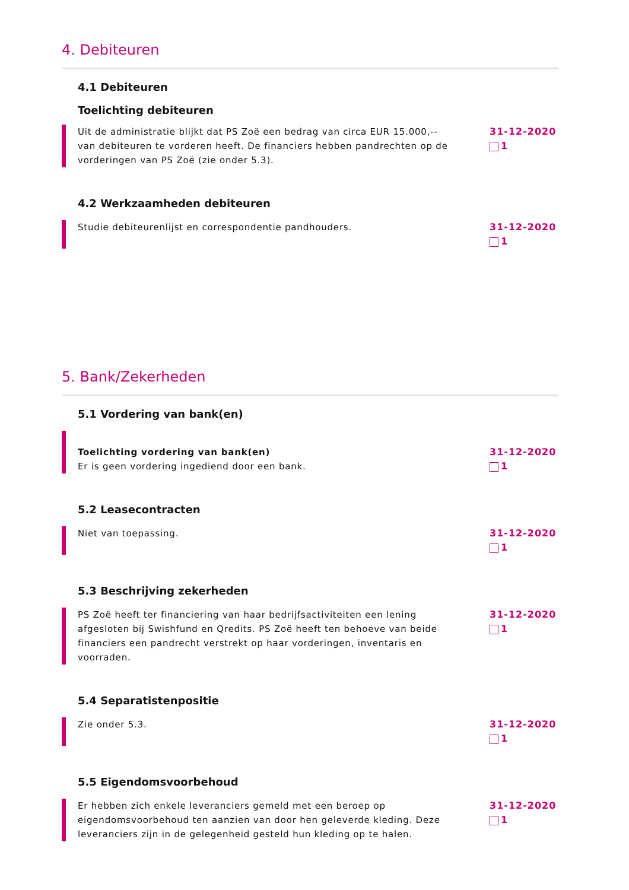4. Debiteuren
4.1 Debiteuren
Toelichting debiteuren
Uit de administratie blijkt dat PS Zoë een bedrag van circa EUR 15.000,-- van debiteuren te vorderen heeft. De financiers hebben pandrechten op de vorderingen van PS Zoë (zie onder 5.3).
31-12-2020
1
4.2 Werkzaamheden debiteuren
Studie debiteurenlijst en correspondentie pandhouders. 31-12-2020
1
5. Bank/Zekerheden
5.1 Vordering van bank(en)
Toelichting vordering van bank(en)
Er is geen vordering ingediend door een bank.
31-12-2020
1
5.2 Leasecontracten
Niet van toepassing. 31-12-2020
1
5.3 Beschrijving zekerheden
PS Zoë heeft ter financiering van haar bedrijfsactiviteiten een lening afgesloten bij Swishfund en Qredits. PS Zoë heeft ten behoeve van beide financiers een pandrecht verstrekt op haar vorderingen, inventaris en voorraden.
31-12-2020
1
5.4 Separatistenpositie
Zie onder 5.3. 31-12-2020
1
5.5 Eigendomsvoorbehoud
Er hebben zich enkele leveranciers gemeld met een beroep op eigendomsvoorbehoud ten aanzien van door hen geleverde kleding. Deze leveranciers zijn in de gelegenheid gesteld hun kleding op te halen.
31-12-2020
1